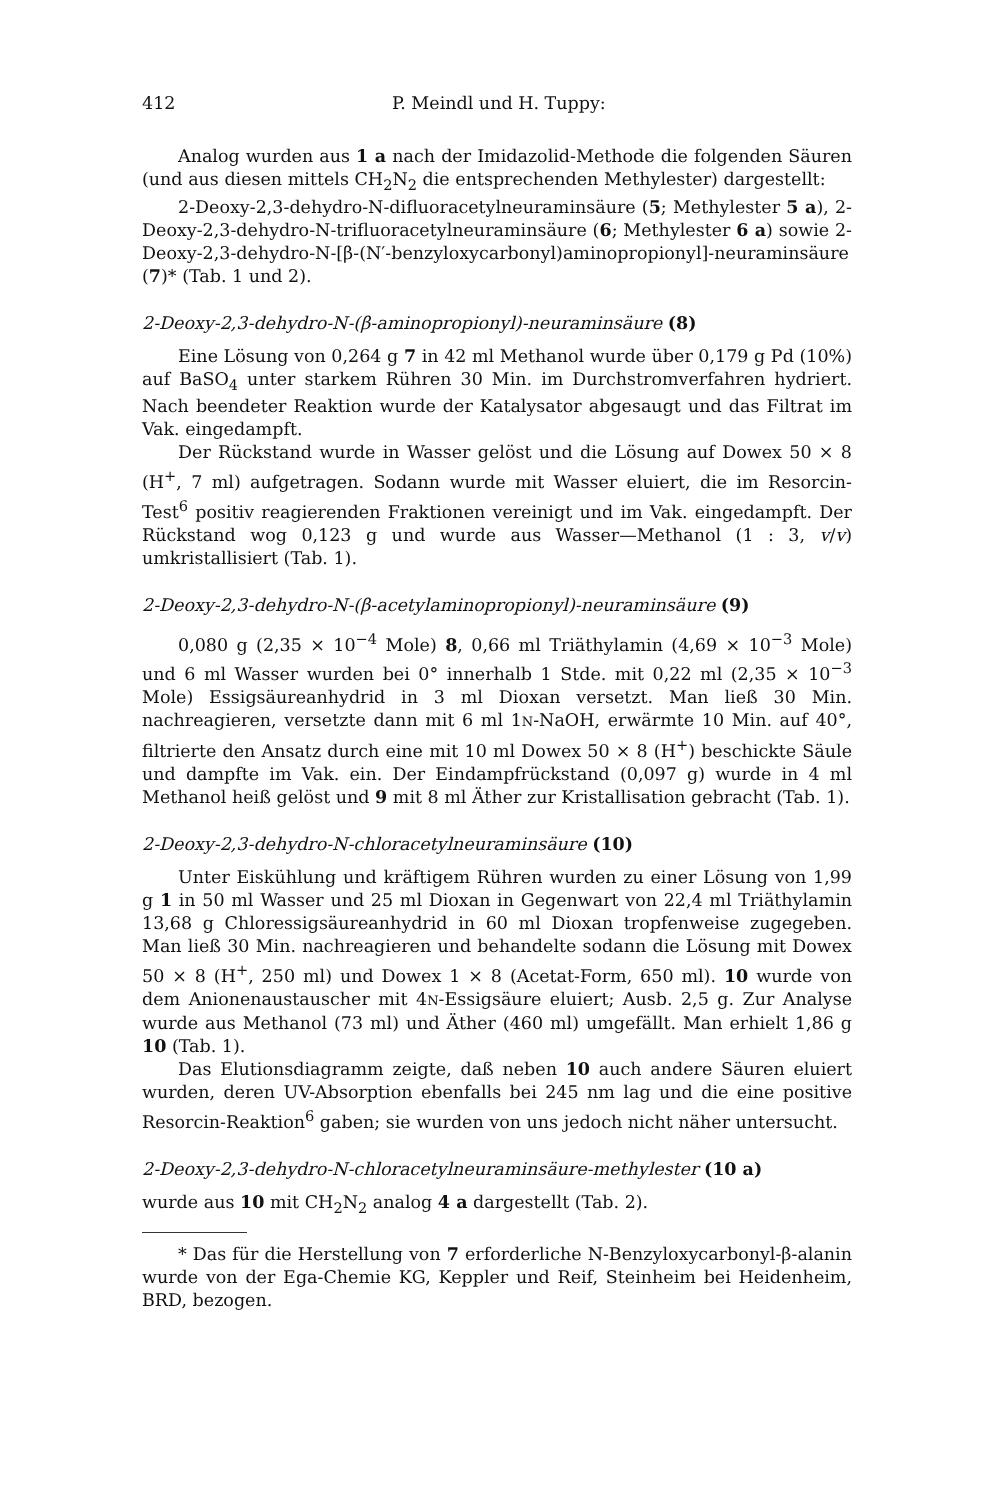412 P. Meindl und H. Tuppy:
Analog wurden aus 1 a nach der Imidazolid-Methode die folgenden Säuren (und aus diesen mittels CH<sub>2</sub>N<sub>2</sub> die entsprechenden Methylester) dargestellt:
2-Deoxy-2,3-dehydro-N-difluoracetylneuraminsäure (5; Methylester 5 a), 2-Deoxy-2,3-dehydro-N-trifluoracetylneuraminsäure (6; Methylester 6 a) sowie 2-Deoxy-2,3-dehydro-N-[β-(N′-benzyloxycarbonyl)aminopropionyl]-neuraminsäure (7)* (Tab. 1 und 2).
2-Deoxy-2,3-dehydro-N-(β-aminopropionyl)-neuraminsäure (8)
Eine Lösung von 0,264 g 7 in 42 ml Methanol wurde über 0,179 g Pd (10%) auf BaSO<sub>4</sub> unter starkem Rühren 30 Min. im Durchstromverfahren hydriert. Nach beendeter Reaktion wurde der Katalysator abgesaugt und das Filtrat im Vak. eingedampft.
Der Rückstand wurde in Wasser gelöst und die Lösung auf Dowex 50 × 8 (H<sup>+</sup>, 7 ml) aufgetragen. Sodann wurde mit Wasser eluiert, die im Resorcin-Test<sup>6</sup> positiv reagierenden Fraktionen vereinigt und im Vak. eingedampft. Der Rückstand wog 0,123 g und wurde aus Wasser—Methanol (1 : 3, v/v) umkristallisiert (Tab. 1).
2-Deoxy-2,3-dehydro-N-(β-acetylaminopropionyl)-neuraminsäure (9)
0,080 g (2,35 × 10<sup>−4</sup> Mole) 8, 0,66 ml Triäthylamin (4,69 × 10<sup>−3</sup> Mole) und 6 ml Wasser wurden bei 0° innerhalb 1 Stde. mit 0,22 ml (2,35 × 10<sup>−3</sup> Mole) Essigsäureanhydrid in 3 ml Dioxan versetzt. Man ließ 30 Min. nachreagieren, versetzte dann mit 6 ml 1N-NaOH, erwärmte 10 Min. auf 40°, filtrierte den Ansatz durch eine mit 10 ml Dowex 50 × 8 (H<sup>+</sup>) beschickte Säule und dampfte im Vak. ein. Der Eindampfrückstand (0,097 g) wurde in 4 ml Methanol heiß gelöst und 9 mit 8 ml Äther zur Kristallisation gebracht (Tab. 1).
2-Deoxy-2,3-dehydro-N-chloracetylneuraminsäure (10)
Unter Eiskühlung und kräftigem Rühren wurden zu einer Lösung von 1,99 g 1 in 50 ml Wasser und 25 ml Dioxan in Gegenwart von 22,4 ml Triäthylamin 13,68 g Chloressigsäureanhydrid in 60 ml Dioxan tropfenweise zugegeben. Man ließ 30 Min. nachreagieren und behandelte sodann die Lösung mit Dowex 50 × 8 (H<sup>+</sup>, 250 ml) und Dowex 1 × 8 (Acetat-Form, 650 ml). 10 wurde von dem Anionenaustauscher mit 4N-Essigsäure eluiert; Ausb. 2,5 g. Zur Analyse wurde aus Methanol (73 ml) und Äther (460 ml) umgefällt. Man erhielt 1,86 g 10 (Tab. 1).
Das Elutionsdiagramm zeigte, daß neben 10 auch andere Säuren eluiert wurden, deren UV-Absorption ebenfalls bei 245 nm lag und die eine positive Resorcin-Reaktion<sup>6</sup> gaben; sie wurden von uns jedoch nicht näher untersucht.
2-Deoxy-2,3-dehydro-N-chloracetylneuraminsäure-methylester (10 a)
wurde aus 10 mit CH<sub>2</sub>N<sub>2</sub> analog 4 a dargestellt (Tab. 2).
* Das für die Herstellung von 7 erforderliche N-Benzyloxycarbonyl-β-alanin wurde von der Ega-Chemie KG, Keppler und Reif, Steinheim bei Heidenheim, BRD, bezogen.